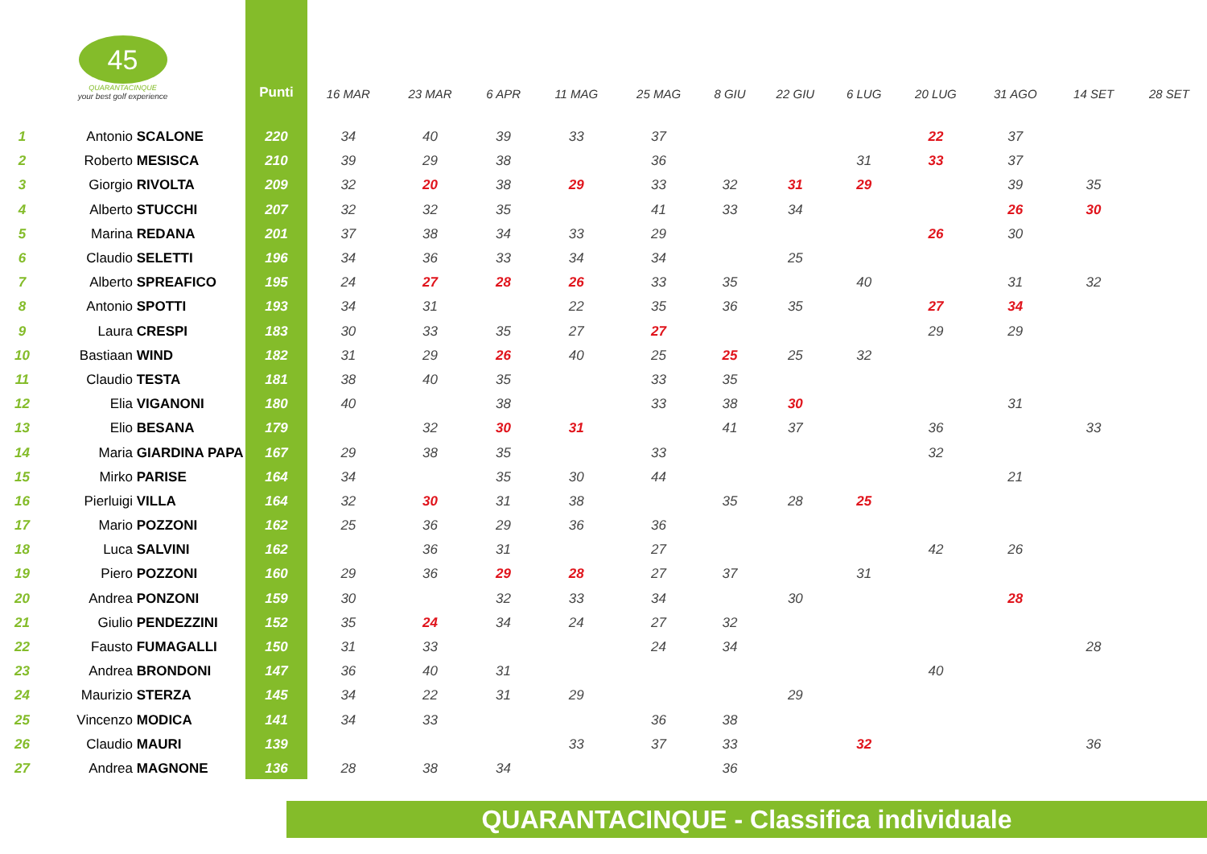| 45 QUARANTACINQUE your best golf experience | | Punti | 16 MAR | 23 MAR | 6 APR | 11 MAG | 25 MAG | 8 GIU | 22 GIU | 6 LUG | 20 LUG | 31 AGO | 14 SET | 28 SET |
| --- | --- | --- | --- | --- | --- | --- | --- | --- | --- | --- | --- | --- | --- | --- |
| 1 | Antonio SCALONE | 220 | 34 | 40 | 39 | 33 | 37 | | | | 22 | 37 | | |
| 2 | Roberto MESISCA | 210 | 39 | 29 | 38 | | 36 | | | 31 | 33 | 37 | | |
| 3 | Giorgio RIVOLTA | 209 | 32 | 20 | 38 | 29 | 33 | 32 | 31 | 29 | | 39 | 35 | |
| 4 | Alberto STUCCHI | 207 | 32 | 32 | 35 | | 41 | 33 | 34 | | | 26 | 30 | |
| 5 | Marina REDANA | 201 | 37 | 38 | 34 | 33 | 29 | | | | 26 | 30 | | |
| 6 | Claudio SELETTI | 196 | 34 | 36 | 33 | 34 | 34 | | 25 | | | | | |
| 7 | Alberto SPREAFICO | 195 | 24 | 27 | 28 | 26 | 33 | 35 | | 40 | | 31 | 32 | |
| 8 | Antonio SPOTTI | 193 | 34 | 31 | | 22 | 35 | 36 | 35 | | 27 | 34 | | |
| 9 | Laura CRESPI | 183 | 30 | 33 | 35 | 27 | 27 | | | | 29 | 29 | | |
| 10 | Bastiaan WIND | 182 | 31 | 29 | 26 | 40 | 25 | 25 | 25 | 32 | | | | |
| 11 | Claudio TESTA | 181 | 38 | 40 | 35 | | 33 | 35 | | | | | | |
| 12 | Elia VIGANONI | 180 | 40 | | 38 | | 33 | 38 | 30 | | | 31 | | |
| 13 | Elio BESANA | 179 | | 32 | 30 | 31 | | 41 | 37 | | 36 | | 33 | |
| 14 | Maria GIARDINA PAPA | 167 | 29 | 38 | 35 | | 33 | | | | 32 | | | |
| 15 | Mirko PARISE | 164 | 34 | | 35 | 30 | 44 | | | | | 21 | | |
| 16 | Pierluigi VILLA | 164 | 32 | 30 | 31 | 38 | | 35 | 28 | 25 | | | | |
| 17 | Mario POZZONI | 162 | 25 | 36 | 29 | 36 | 36 | | | | | | | |
| 18 | Luca SALVINI | 162 | | 36 | 31 | | 27 | | | | 42 | 26 | | |
| 19 | Piero POZZONI | 160 | 29 | 36 | 29 | 28 | 27 | 37 | | 31 | | | | |
| 20 | Andrea PONZONI | 159 | 30 | | 32 | 33 | 34 | | 30 | | | 28 | | |
| 21 | Giulio PENDEZZINI | 152 | 35 | 24 | 34 | 24 | 27 | 32 | | | | | | |
| 22 | Fausto FUMAGALLI | 150 | 31 | 33 | | | 24 | 34 | | | | | 28 | |
| 23 | Andrea BRONDONI | 147 | 36 | 40 | 31 | | | | | | 40 | | | |
| 24 | Maurizio STERZA | 145 | 34 | 22 | 31 | 29 | | | 29 | | | | | |
| 25 | Vincenzo MODICA | 141 | 34 | 33 | | | 36 | 38 | | | | | | |
| 26 | Claudio MAURI | 139 | | | | 33 | 37 | 33 | | 32 | | | 36 | |
| 27 | Andrea MAGNONE | 136 | 28 | 38 | 34 | | | 36 | | | | | | |
QUARANTACINQUE - Classifica individuale